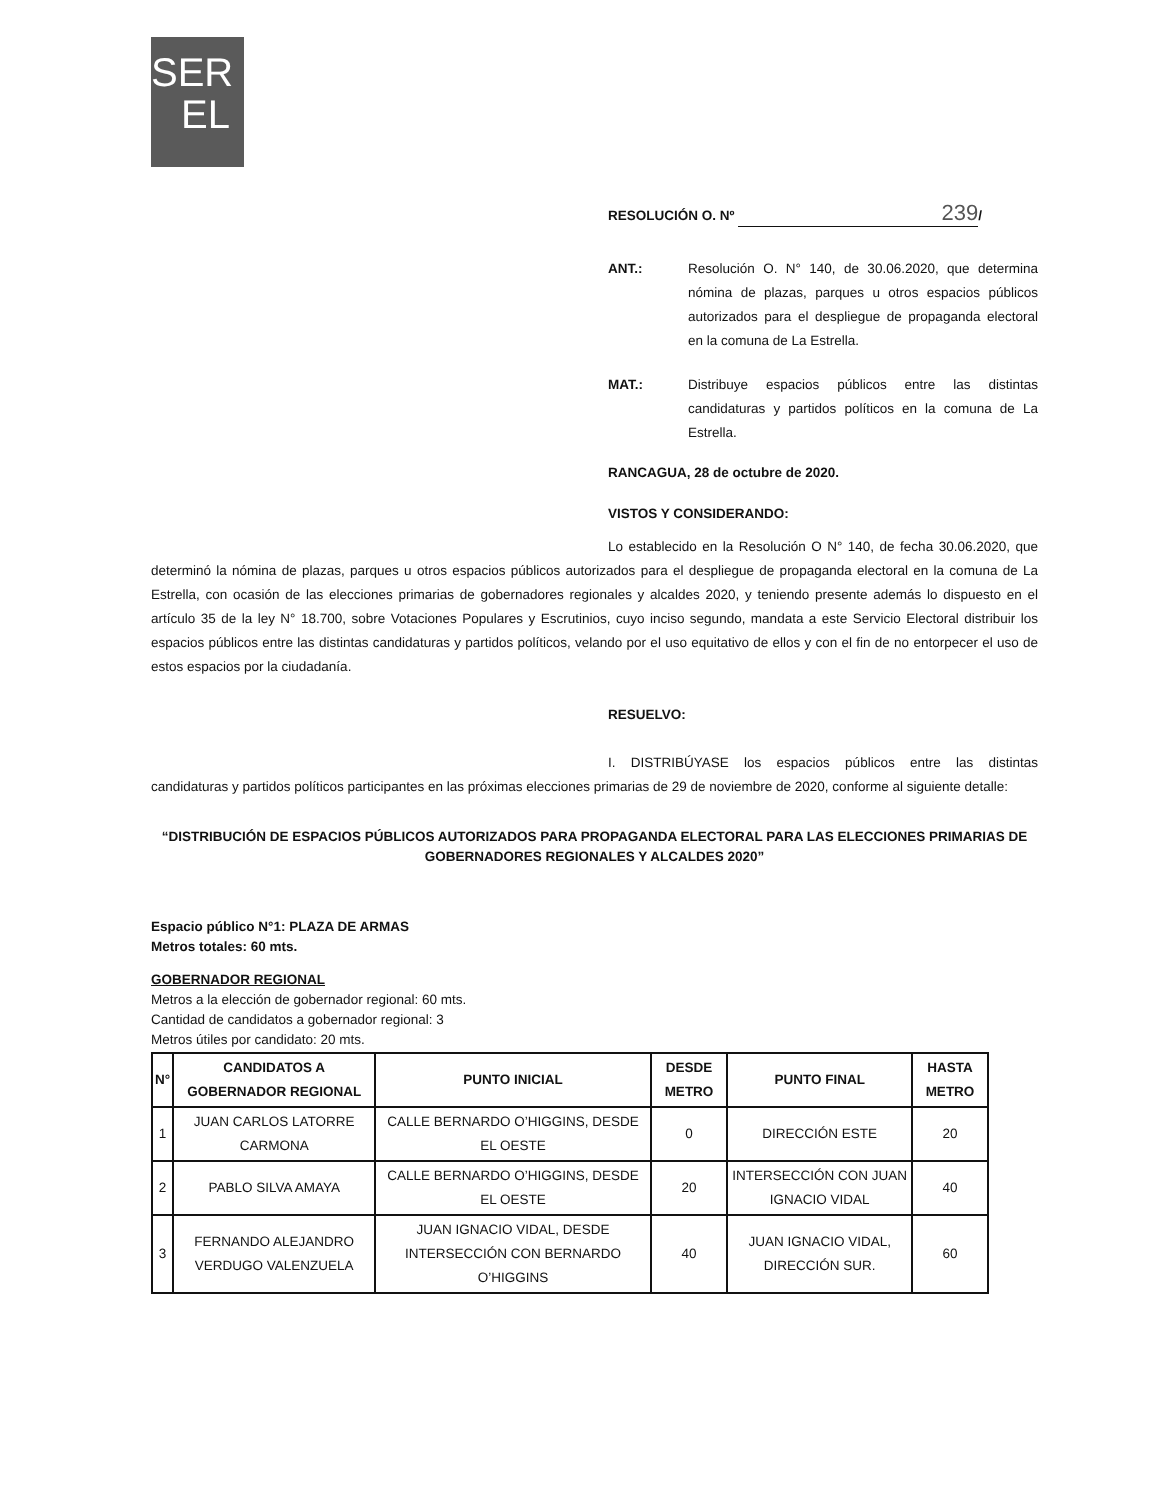SER
EL
RESOLUCIÓN O. Nº 239 /
ANT.: Resolución O. N° 140, de 30.06.2020, que determina nómina de plazas, parques u otros espacios públicos autorizados para el despliegue de propaganda electoral en la comuna de La Estrella.
MAT.: Distribuye espacios públicos entre las distintas candidaturas y partidos políticos en la comuna de La Estrella.
RANCAGUA, 28 de octubre de 2020.
VISTOS Y CONSIDERANDO:
Lo establecido en la Resolución O N° 140, de fecha 30.06.2020, que determinó la nómina de plazas, parques u otros espacios públicos autorizados para el despliegue de propaganda electoral en la comuna de La Estrella, con ocasión de las elecciones primarias de gobernadores regionales y alcaldes 2020, y teniendo presente además lo dispuesto en el artículo 35 de la ley N° 18.700, sobre Votaciones Populares y Escrutinios, cuyo inciso segundo, mandata a este Servicio Electoral distribuir los espacios públicos entre las distintas candidaturas y partidos políticos, velando por el uso equitativo de ellos y con el fin de no entorpecer el uso de estos espacios por la ciudadanía.
RESUELVO:
I. DISTRIBÚYASE los espacios públicos entre las distintas candidaturas y partidos políticos participantes en las próximas elecciones primarias de 29 de noviembre de 2020, conforme al siguiente detalle:
“DISTRIBUCIÓN DE ESPACIOS PÚBLICOS AUTORIZADOS PARA PROPAGANDA ELECTORAL PARA LAS ELECCIONES PRIMARIAS DE GOBERNADORES REGIONALES Y ALCALDES 2020”
Espacio público N°1: PLAZA DE ARMAS
Metros totales: 60 mts.
GOBERNADOR REGIONAL
Metros a la elección de gobernador regional: 60 mts.
Cantidad de candidatos a gobernador regional: 3
Metros útiles por candidato: 20 mts.
| N° | CANDIDATOS A GOBERNADOR REGIONAL | PUNTO INICIAL | DESDE METRO | PUNTO FINAL | HASTA METRO |
| --- | --- | --- | --- | --- | --- |
| 1 | JUAN CARLOS LATORRE CARMONA | CALLE BERNARDO O’HIGGINS, DESDE EL OESTE | 0 | DIRECCIÓN ESTE | 20 |
| 2 | PABLO SILVA AMAYA | CALLE BERNARDO O’HIGGINS, DESDE EL OESTE | 20 | INTERSECCIÓN CON JUAN IGNACIO VIDAL | 40 |
| 3 | FERNANDO ALEJANDRO VERDUGO VALENZUELA | JUAN IGNACIO VIDAL, DESDE INTERSECCIÓN CON BERNARDO O’HIGGINS | 40 | JUAN IGNACIO VIDAL, DIRECCIÓN SUR. | 60 |